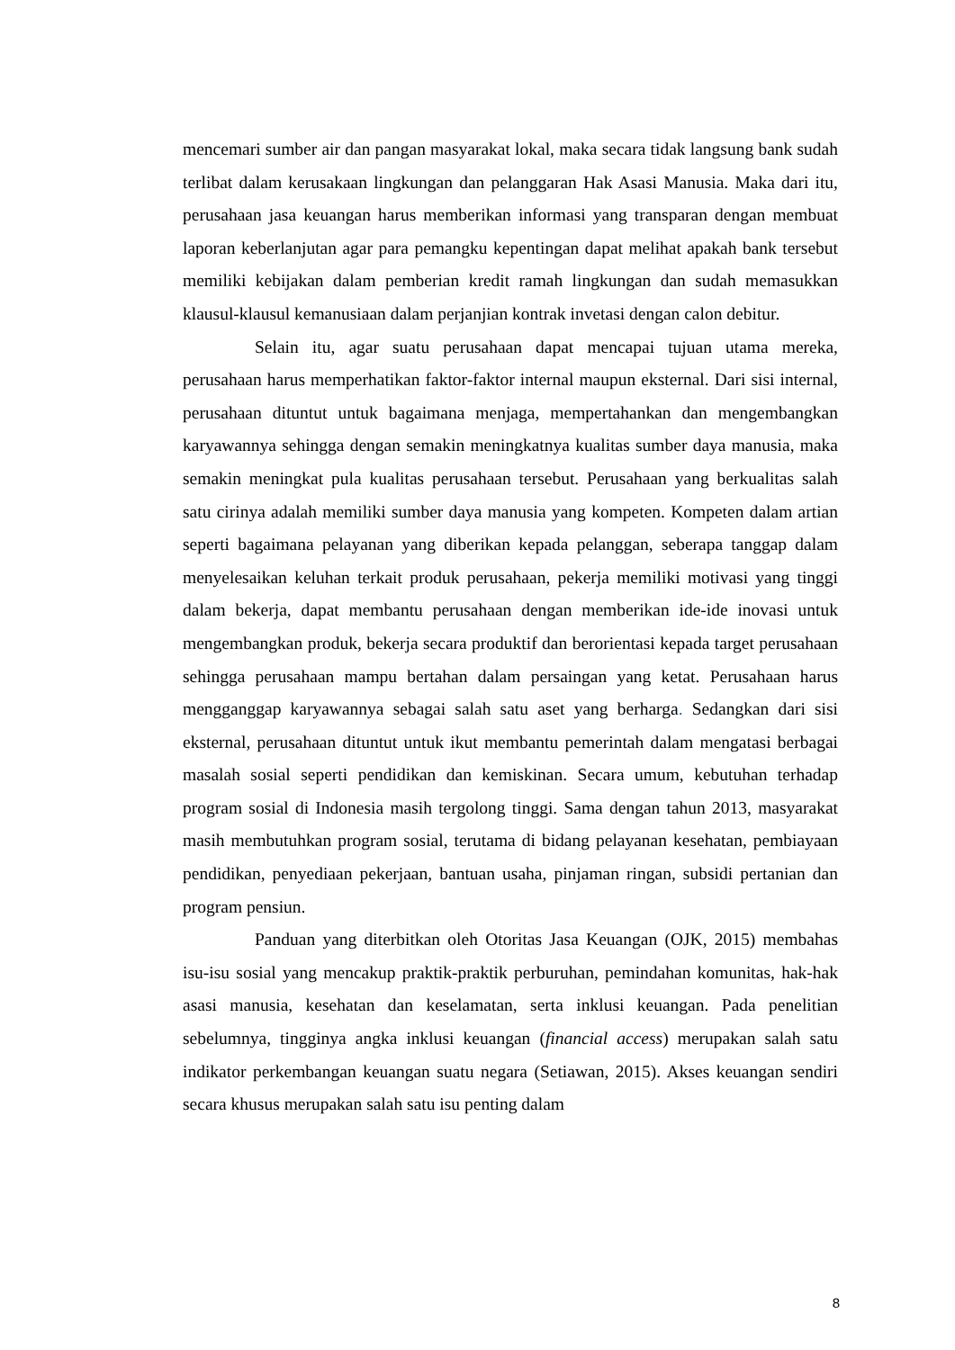mencemari sumber air dan pangan masyarakat lokal, maka secara tidak langsung bank sudah terlibat dalam kerusakaan lingkungan dan pelanggaran Hak Asasi Manusia. Maka dari itu, perusahaan jasa keuangan harus memberikan informasi yang transparan dengan membuat laporan keberlanjutan agar para pemangku kepentingan dapat melihat apakah bank tersebut memiliki kebijakan dalam pemberian kredit ramah lingkungan dan sudah memasukkan klausul-klausul kemanusiaan dalam perjanjian kontrak invetasi dengan calon debitur.
Selain itu, agar suatu perusahaan dapat mencapai tujuan utama mereka, perusahaan harus memperhatikan faktor-faktor internal maupun eksternal. Dari sisi internal, perusahaan dituntut untuk bagaimana menjaga, mempertahankan dan mengembangkan karyawannya sehingga dengan semakin meningkatnya kualitas sumber daya manusia, maka semakin meningkat pula kualitas perusahaan tersebut. Perusahaan yang berkualitas salah satu cirinya adalah memiliki sumber daya manusia yang kompeten. Kompeten dalam artian seperti bagaimana pelayanan yang diberikan kepada pelanggan, seberapa tanggap dalam menyelesaikan keluhan terkait produk perusahaan, pekerja memiliki motivasi yang tinggi dalam bekerja, dapat membantu perusahaan dengan memberikan ide-ide inovasi untuk mengembangkan produk, bekerja secara produktif dan berorientasi kepada target perusahaan sehingga perusahaan mampu bertahan dalam persaingan yang ketat. Perusahaan harus mengganggap karyawannya sebagai salah satu aset yang berharga. Sedangkan dari sisi eksternal, perusahaan dituntut untuk ikut membantu pemerintah dalam mengatasi berbagai masalah sosial seperti pendidikan dan kemiskinan. Secara umum, kebutuhan terhadap program sosial di Indonesia masih tergolong tinggi. Sama dengan tahun 2013, masyarakat masih membutuhkan program sosial, terutama di bidang pelayanan kesehatan, pembiayaan pendidikan, penyediaan pekerjaan, bantuan usaha, pinjaman ringan, subsidi pertanian dan program pensiun.
Panduan yang diterbitkan oleh Otoritas Jasa Keuangan (OJK, 2015) membahas isu-isu sosial yang mencakup praktik-praktik perburuhan, pemindahan komunitas, hak-hak asasi manusia, kesehatan dan keselamatan, serta inklusi keuangan. Pada penelitian sebelumnya, tingginya angka inklusi keuangan (financial access) merupakan salah satu indikator perkembangan keuangan suatu negara (Setiawan, 2015). Akses keuangan sendiri secara khusus merupakan salah satu isu penting dalam
8